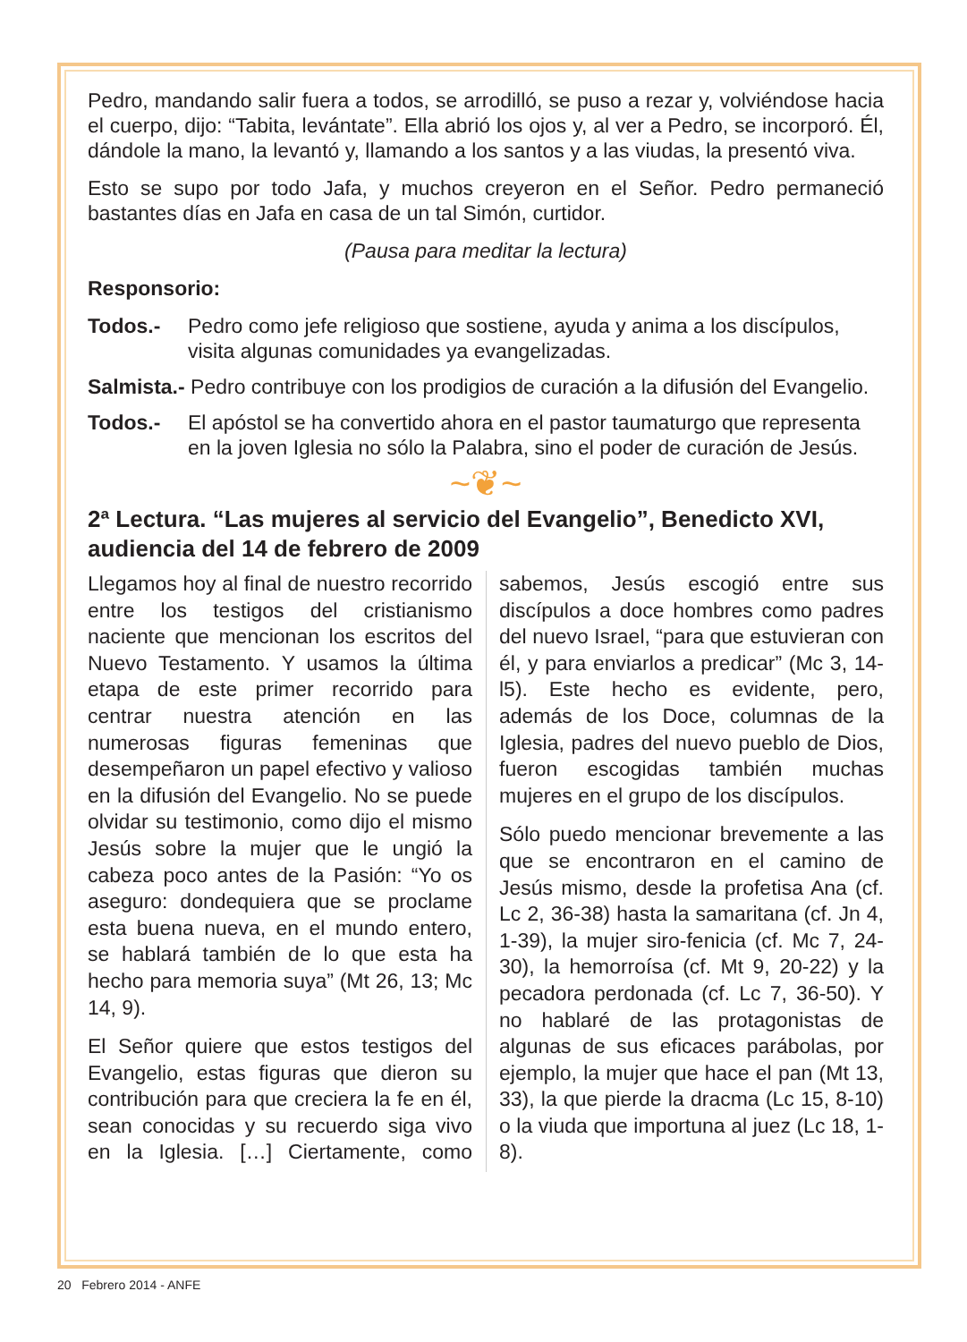Pedro, mandando salir fuera a todos, se arrodilló, se puso a rezar y, volviéndose hacia el cuerpo, dijo: “Tabita, levántate”. Ella abrió los ojos y, al ver a Pedro, se incorporó. Él, dándole la mano, la levantó y, llamando a los santos y a las viudas, la presentó viva.
Esto se supo por todo Jafa, y muchos creyeron en el Señor. Pedro permaneció bastantes días en Jafa en casa de un tal Simón, curtidor.
(Pausa para meditar la lectura)
Responsorio:
Todos.- Pedro como jefe religioso que sostiene, ayuda y anima a los discípulos, visita algunas comunidades ya evangelizadas.
Salmista.- Pedro contribuye con los prodigios de curación a la difusión del Evangelio.
Todos.- El apóstol se ha convertido ahora en el pastor taumaturgo que representa en la joven Iglesia no sólo la Palabra, sino el poder de curación de Jesús.
~❦~
2ª Lectura. “Las mujeres al servicio del Evangelio”, Benedicto XVI, audiencia del 14 de febrero de 2009
Llegamos hoy al final de nuestro recorrido entre los testigos del cristianismo naciente que mencionan los escritos del Nuevo Testamento. Y usamos la última etapa de este primer recorrido para centrar nuestra atención en las numerosas figuras femeninas que desempeñaron un papel efectivo y valioso en la difusión del Evangelio. No se puede olvidar su testimonio, como dijo el mismo Jesús sobre la mujer que le ungió la cabeza poco antes de la Pasión: “Yo os aseguro: dondequiera que se proclame esta buena nueva, en el mundo entero, se hablará también de lo que esta ha hecho para memoria suya” (Mt 26, 13; Mc 14, 9).
El Señor quiere que estos testigos del Evangelio, estas figuras que dieron su contribución para que creciera la fe en él, sean conocidas y su recuerdo siga vivo en la Iglesia. […] Ciertamente, como sabemos, Jesús escogió entre sus discípulos a doce hombres como padres del nuevo Israel, “para que estuvieran con él, y para enviarlos a predicar” (Mc 3, 14-l5). Este hecho es evidente, pero, además de los Doce, columnas de la Iglesia, padres del nuevo pueblo de Dios, fueron escogidas también muchas mujeres en el grupo de los discípulos.
Sólo puedo mencionar brevemente a las que se encontraron en el camino de Jesús mismo, desde la profetisa Ana (cf. Lc 2, 36-38) hasta la samaritana (cf. Jn 4, 1-39), la mujer siro-fenicia (cf. Mc 7, 24-30), la hemorroísa (cf. Mt 9, 20-22) y la pecadora perdonada (cf. Lc 7, 36-50). Y no hablaré de las protagonistas de algunas de sus eficaces parábolas, por ejemplo, la mujer que hace el pan (Mt 13, 33), la que pierde la dracma (Lc 15, 8-10) o la viuda que importuna al juez (Lc 18, 1-8).
20 Febrero 2014 - ANFE